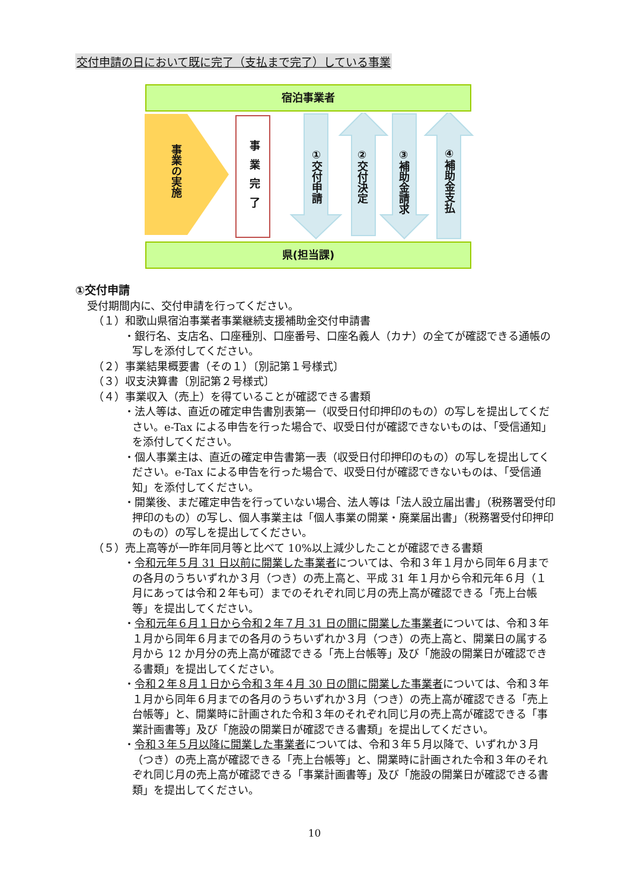交付申請の日において既に完了（支払まで完了）している事業
宿泊事業者
事業の実施
事業完了
①交付申請
②交付決定
③補助金請求
④補助金支払
県(担当課)
①交付申請
受付期間内に、交付申請を行ってください。
（１）和歌山県宿泊事業者事業継続支援補助金交付申請書
・銀行名、支店名、口座種別、口座番号、口座名義人（カナ）の全てが確認できる通帳の写しを添付してください。
（２）事業結果概要書（その１）〔別記第１号様式〕
（３）収支決算書〔別記第２号様式〕
（４）事業収入（売上）を得ていることが確認できる書類
・法人等は、直近の確定申告書別表第一（収受日付印押印のもの）の写しを提出してください。e-Tax による申告を行った場合で、収受日付が確認できないものは、「受信通知」を添付してください。
・個人事業主は、直近の確定申告書第一表（収受日付印押印のもの）の写しを提出してください。e-Tax による申告を行った場合で、収受日付が確認できないものは、「受信通知」を添付してください。
・開業後、まだ確定申告を行っていない場合、法人等は「法人設立届出書」（税務署受付印押印のもの）の写し、個人事業主は「個人事業の開業・廃業届出書」（税務署受付印押印のもの）の写しを提出してください。
（５）売上高等が一昨年同月等と比べて 10%以上減少したことが確認できる書類
・令和元年５月 31 日以前に開業した事業者については、令和３年１月から同年６月までの各月のうちいずれか３月（つき）の売上高と、平成 31 年１月から令和元年６月（１月にあっては令和２年も可）までのそれぞれ同じ月の売上高が確認できる「売上台帳等」を提出してください。
・令和元年６月１日から令和２年７月 31 日の間に開業した事業者については、令和３年１月から同年６月までの各月のうちいずれか３月（つき）の売上高と、開業日の属する月から 12 か月分の売上高が確認できる「売上台帳等」及び「施設の開業日が確認できる書類」を提出してください。
・令和２年８月１日から令和３年４月 30 日の間に開業した事業者については、令和３年１月から同年６月までの各月のうちいずれか３月（つき）の売上高が確認できる「売上台帳等」と、開業時に計画された令和３年のそれぞれ同じ月の売上高が確認できる「事業計画書等」及び「施設の開業日が確認できる書類」を提出してください。
・令和３年５月以降に開業した事業者については、令和３年５月以降で、いずれか３月（つき）の売上高が確認できる「売上台帳等」と、開業時に計画された令和３年のそれぞれ同じ月の売上高が確認できる「事業計画書等」及び「施設の開業日が確認できる書類」を提出してください。
10